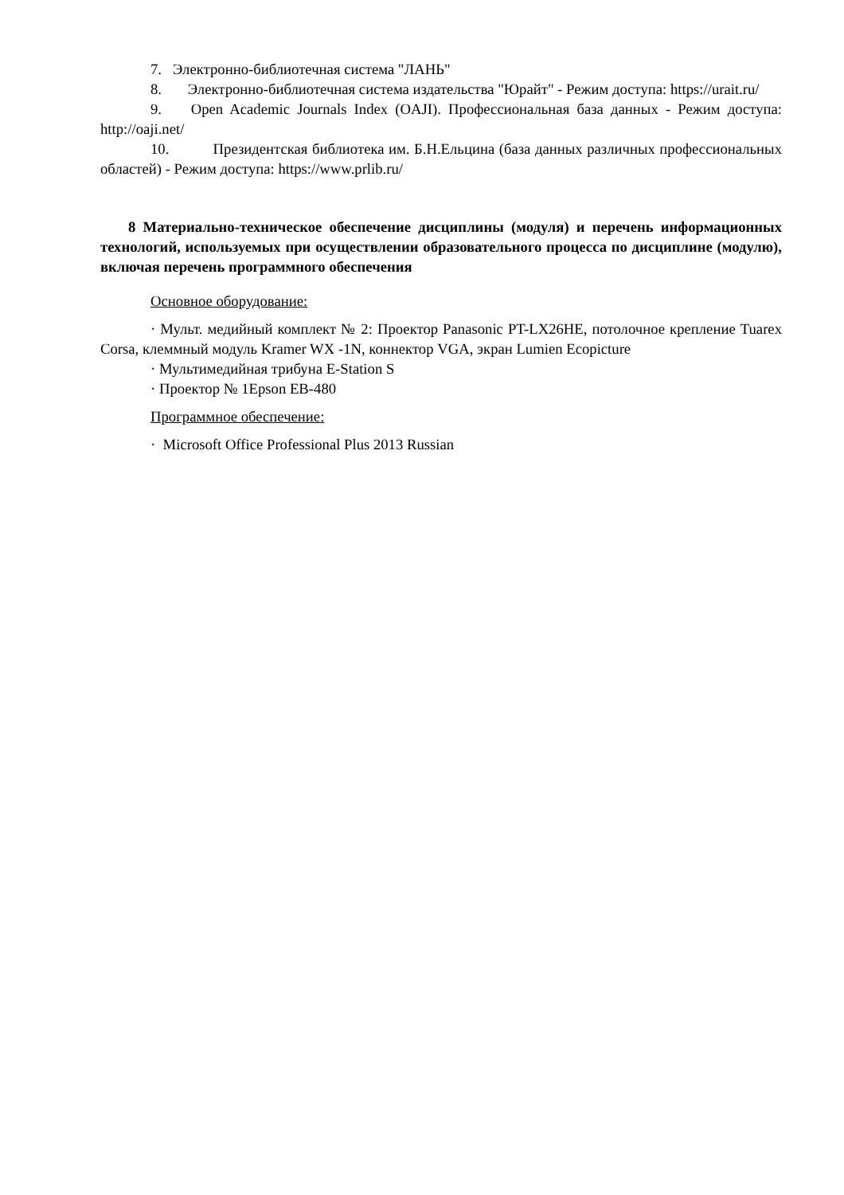7. Электронно-библиотечная система "ЛАНЬ"
8. Электронно-библиотечная система издательства "Юрайт" - Режим доступа: https://urait.ru/
9. Open Academic Journals Index (OAJI). Профессиональная база данных - Режим доступа: http://oaji.net/
10. Президентская библиотека им. Б.Н.Ельцина (база данных различных профессиональных областей) - Режим доступа: https://www.prlib.ru/
8 Материально-техническое обеспечение дисциплины (модуля) и перечень информационных технологий, используемых при осуществлении образовательного процесса по дисциплине (модулю), включая перечень программного обеспечения
Основное оборудование:
· Мульт. медийный комплект № 2: Проектор Panasonic PT-LX26HE, потолочное крепление Tuarex Corsa, клеммный модуль Kramer WX -1N, коннектор VGA, экран Lumien Ecopicture
· Мультимедийная трибуна E-Station S
· Проектор № 1Epson EB-480
Программное обеспечение:
· Microsoft Office Professional Plus 2013 Russian